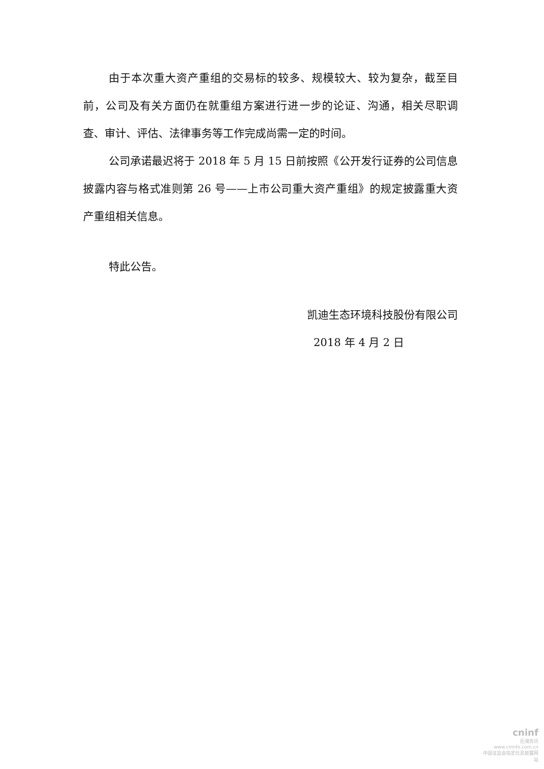由于本次重大资产重组的交易标的较多、规模较大、较为复杂，截至目前，公司及有关方面仍在就重组方案进行进一步的论证、沟通，相关尽职调查、审计、评估、法律事务等工作完成尚需一定的时间。
公司承诺最迟将于 2018 年 5 月 15 日前按照《公开发行证券的公司信息披露内容与格式准则第 26 号——上市公司重大资产重组》的规定披露重大资产重组相关信息。
特此公告。
凯迪生态环境科技股份有限公司
2018 年 4 月 2 日
cninf
巨潮资讯
www.cninfo.com.cn
中国证监会指定信息披露网站